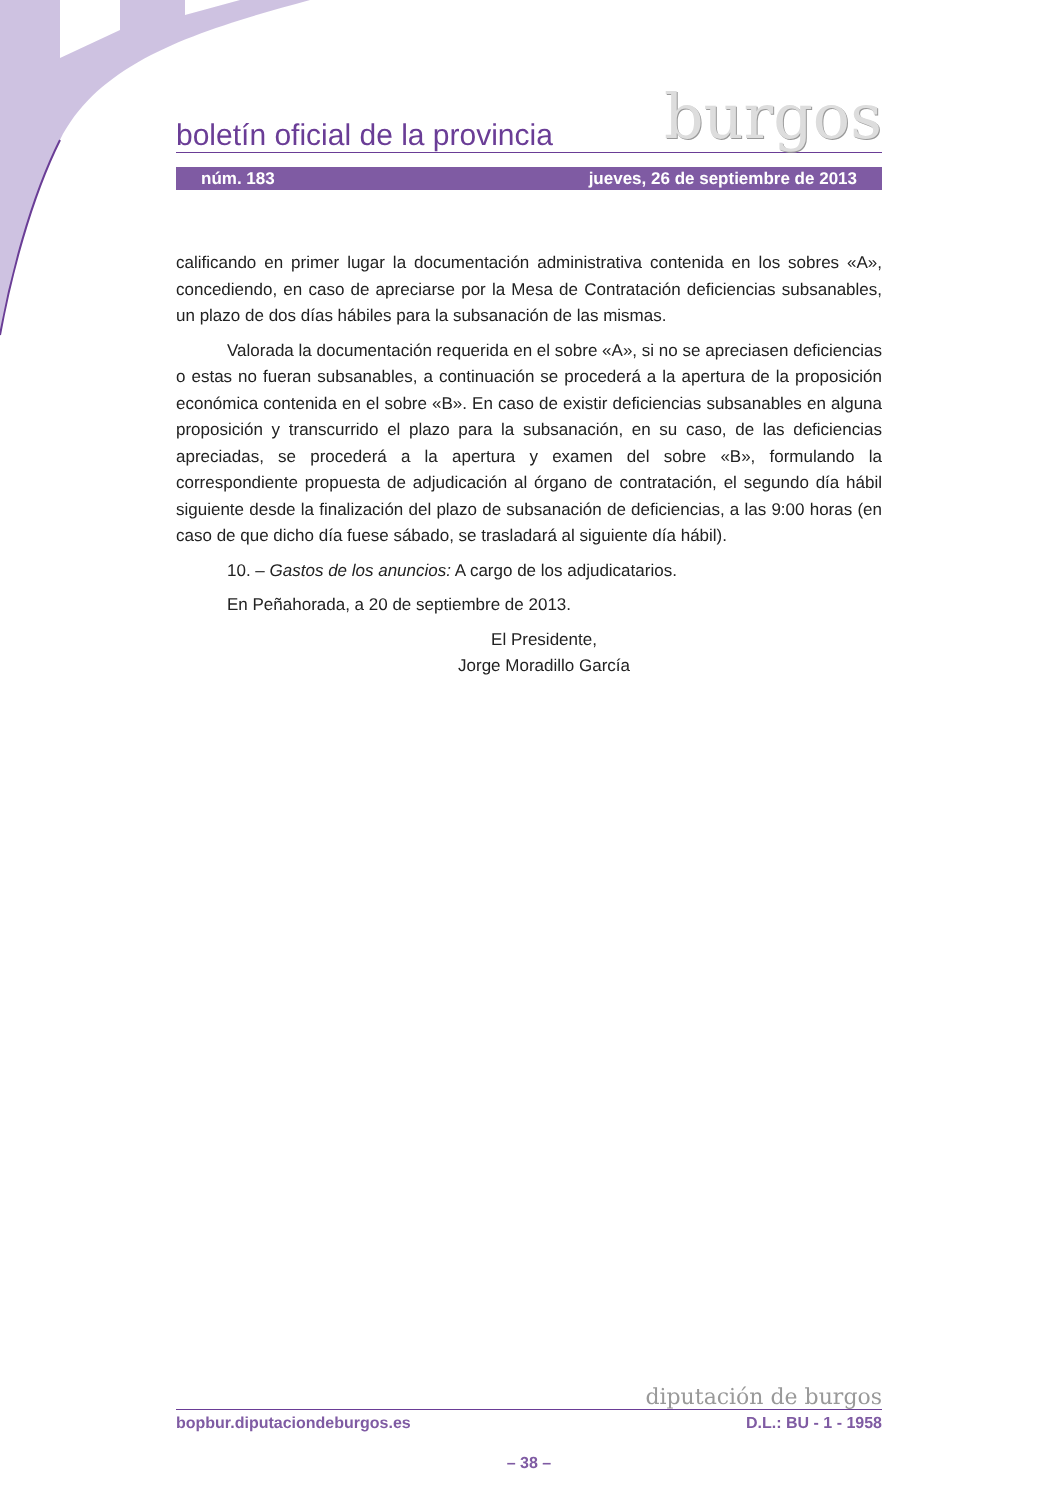boletín oficial de la provincia burgos
núm. 183 jueves, 26 de septiembre de 2013
calificando en primer lugar la documentación administrativa contenida en los sobres «A», concediendo, en caso de apreciarse por la Mesa de Contratación deficiencias subsanables, un plazo de dos días hábiles para la subsanación de las mismas.
Valorada la documentación requerida en el sobre «A», si no se apreciasen deficiencias o estas no fueran subsanables, a continuación se procederá a la apertura de la proposición económica contenida en el sobre «B». En caso de existir deficiencias subsanables en alguna proposición y transcurrido el plazo para la subsanación, en su caso, de las deficiencias apreciadas, se procederá a la apertura y examen del sobre «B», formulando la correspondiente propuesta de adjudicación al órgano de contratación, el segundo día hábil siguiente desde la finalización del plazo de subsanación de deficiencias, a las 9:00 horas (en caso de que dicho día fuese sábado, se trasladará al siguiente día hábil).
10. – Gastos de los anuncios: A cargo de los adjudicatarios.
En Peñahorada, a 20 de septiembre de 2013.
El Presidente,
Jorge Moradillo García
diputación de burgos
bopbur.diputaciondeburgos.es D.L.: BU - 1 - 1958
– 38 –